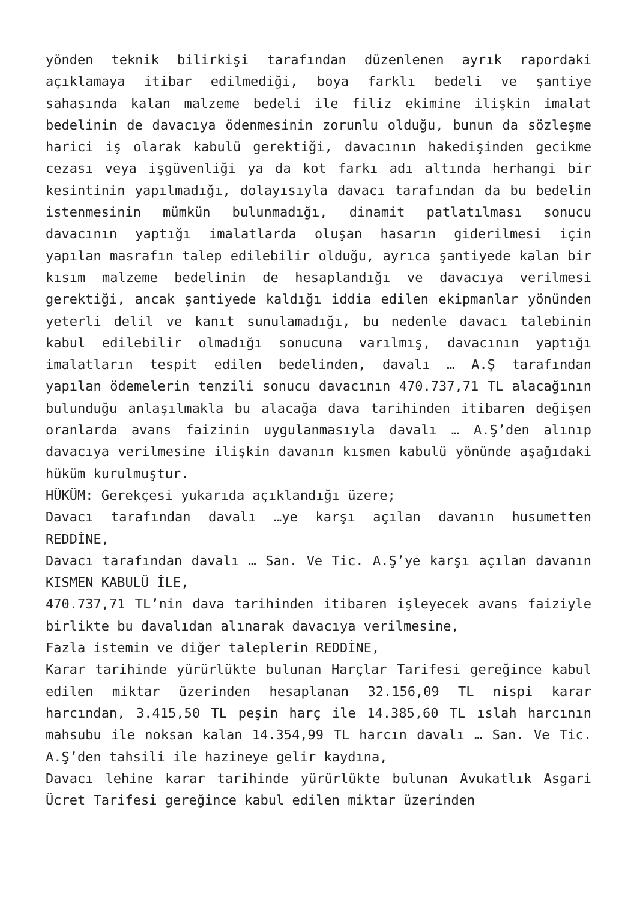yönden teknik bilirkişi tarafından düzenlenen ayrık rapordaki açıklamaya itibar edilmediği, boya farklı bedeli ve şantiye sahasında kalan malzeme bedeli ile filiz ekimine ilişkin imalat bedelinin de davacıya ödenmesinin zorunlu olduğu, bunun da sözleşme harici iş olarak kabulü gerektiği, davacının hakedişinden gecikme cezası veya işgüvenliği ya da kot farkı adı altında herhangi bir kesintinin yapılmadığı, dolayısıyla davacı tarafından da bu bedelin istenmesinin mümkün bulunmadığı, dinamit patlatılması sonucu davacının yaptığı imalatlarda oluşan hasarın giderilmesi için yapılan masrafın talep edilebilir olduğu, ayrıca şantiyede kalan bir kısım malzeme bedelinin de hesaplandığı ve davacıya verilmesi gerektiği, ancak şantiyede kaldığı iddia edilen ekipmanlar yönünden yeterli delil ve kanıt sunulamadığı, bu nedenle davacı talebinin kabul edilebilir olmadığı sonucuna varılmış, davacının yaptığı imalatların tespit edilen bedelinden, davalı … A.Ş tarafından yapılan ödemelerin tenzili sonucu davacının 470.737,71 TL alacağının bulunduğu anlaşılmakla bu alacağa dava tarihinden itibaren değişen oranlarda avans faizinin uygulanmasıyla davalı … A.Ş’den alınıp davacıya verilmesine ilişkin davanın kısmen kabulü yönünde aşağıdaki hüküm kurulmuştur.
HÜKÜM: Gerekçesi yukarıda açıklandığı üzere;
Davacı tarafından davalı …ye karşı açılan davanın husumetten REDDİNE,
Davacı tarafından davalı … San. Ve Tic. A.Ş’ye karşı açılan davanın KISMEN KABULÜ İLE,
470.737,71 TL’nin dava tarihinden itibaren işleyecek avans faiziyle birlikte bu davalıdan alınarak davacıya verilmesine,
Fazla istemin ve diğer taleplerin REDDİNE,
Karar tarihinde yürürlükte bulunan Harçlar Tarifesi gereğince kabul edilen miktar üzerinden hesaplanan 32.156,09 TL nispi karar harcından, 3.415,50 TL peşin harç ile 14.385,60 TL ıslah harcının mahsubu ile noksan kalan 14.354,99 TL harcın davalı … San. Ve Tic. A.Ş’den tahsili ile hazineye gelir kaydına,
Davacı lehine karar tarihinde yürürlükte bulunan Avukatlık Asgari Ücret Tarifesi gereğince kabul edilen miktar üzerinden